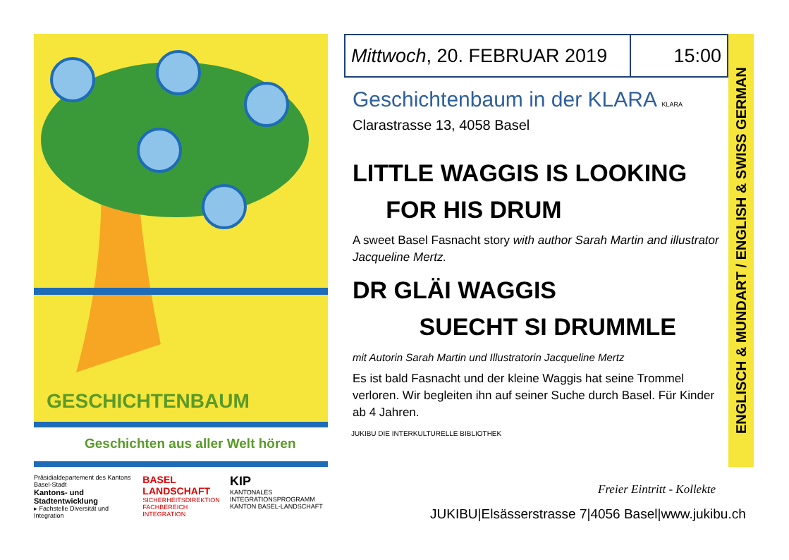GESCHICHTENBAUM
Geschichten aus aller Welt hören
Präsidialdepartement des Kantons Basel-Stadt
Kantons- und Stadtentwicklung
▸ Fachstelle Diversität und Integration
BASEL LANDSCHAFT
SICHERHEITSDIREKTION
FACHBEREICH INTEGRATION
KIP
KANTONALES INTEGRATIONSPROGRAMM
KANTON BASEL-LANDSCHAFT
| Mittwoch , 20. FEBRUAR 2019 | 15:00 |
Geschichtenbaum in der KLARA KLARA
Clarastrasse 13, 4058 Basel
LITTLE WAGGIS IS LOOKING
FOR HIS DRUM
A sweet Basel Fasnacht story with author Sarah Martin and illustrator Jacqueline Mertz.
DR GLÄI WAGGIS
SUECHT SI DRUMMLE
mit Autorin Sarah Martin und Illustratorin Jacqueline Mertz
Es ist bald Fasnacht und der kleine Waggis hat seine Trommel verloren. Wir begleiten ihn auf seiner Suche durch Basel. Für Kinder ab 4 Jahren.
JUKIBU DIE INTERKULTURELLE BIBLIOTHEK
ENGLISCH & MUNDART / ENGLISH & SWISS GERMAN
Freier Eintritt - Kollekte
JUKIBU|Elsässerstrasse 7|4056 Basel|www.jukibu.ch